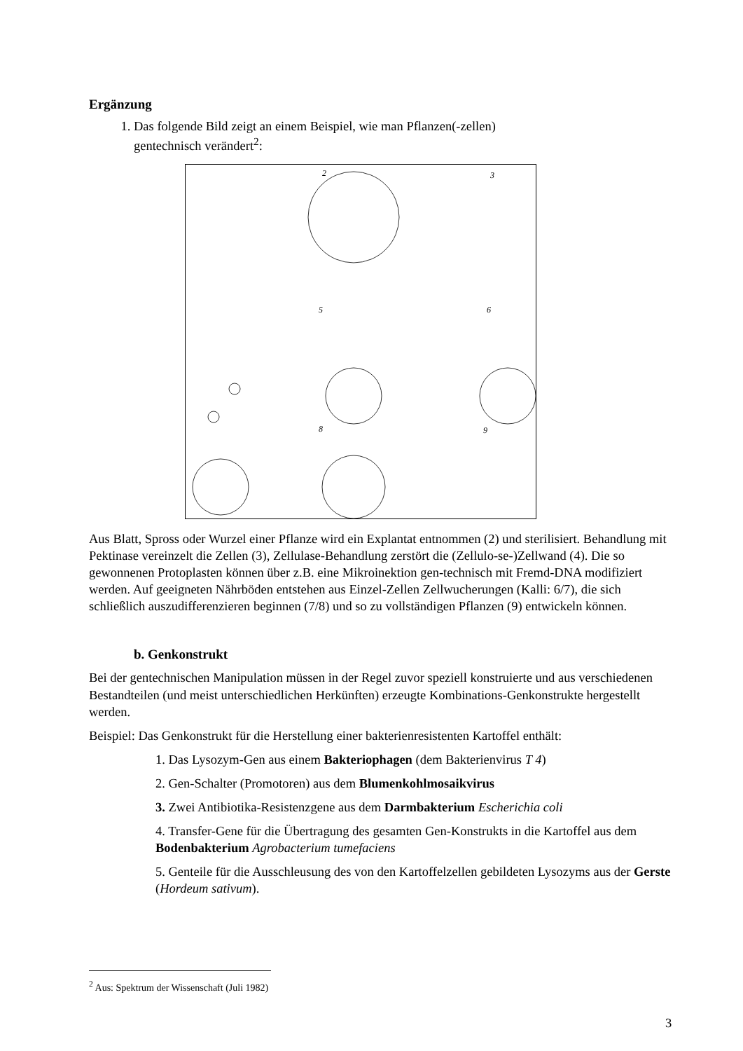Ergänzung
1. Das folgende Bild zeigt an einem Beispiel, wie man Pflanzen(-zellen)
gentechnisch verändert<sup>2</sup>:
2 3
5 6
8 9
Aus Blatt, Spross oder Wurzel einer Pflanze wird ein Explantat entnommen (2) und sterilisiert. Behandlung mit Pektinase vereinzelt die Zellen (3), Zellulase-Behandlung zerstört die (Zellulo-se-)Zellwand (4). Die so gewonnenen Protoplasten können über z.B. eine Mikroinektion gen-technisch mit Fremd-DNA modifiziert werden. Auf geeigneten Nährböden entstehen aus Einzel-Zellen Zellwucherungen (Kalli: 6/7), die sich schließlich auszudifferenzieren beginnen (7/8) und so zu vollständigen Pflanzen (9) entwickeln können.
b. Genkonstrukt
Bei der gentechnischen Manipulation müssen in der Regel zuvor speziell konstruierte und aus verschiedenen Bestandteilen (und meist unterschiedlichen Herkünften) erzeugte Kombinations-Genkonstrukte hergestellt werden.
Beispiel: Das Genkonstrukt für die Herstellung einer bakterienresistenten Kartoffel enthält:
1. Das Lysozym-Gen aus einem Bakteriophagen (dem Bakterienvirus T 4)
2. Gen-Schalter (Promotoren) aus dem Blumenkohlmosaikvirus
3. Zwei Antibiotika-Resistenzgene aus dem Darmbakterium Escherichia coli
4. Transfer-Gene für die Übertragung des gesamten Gen-Konstrukts in die Kartoffel aus dem Bodenbakterium Agrobacterium tumefaciens
5. Genteile für die Ausschleusung des von den Kartoffelzellen gebildeten Lysozyms aus der Gerste (Hordeum sativum).
<sup>2</sup> Aus: Spektrum der Wissenschaft (Juli 1982)
3